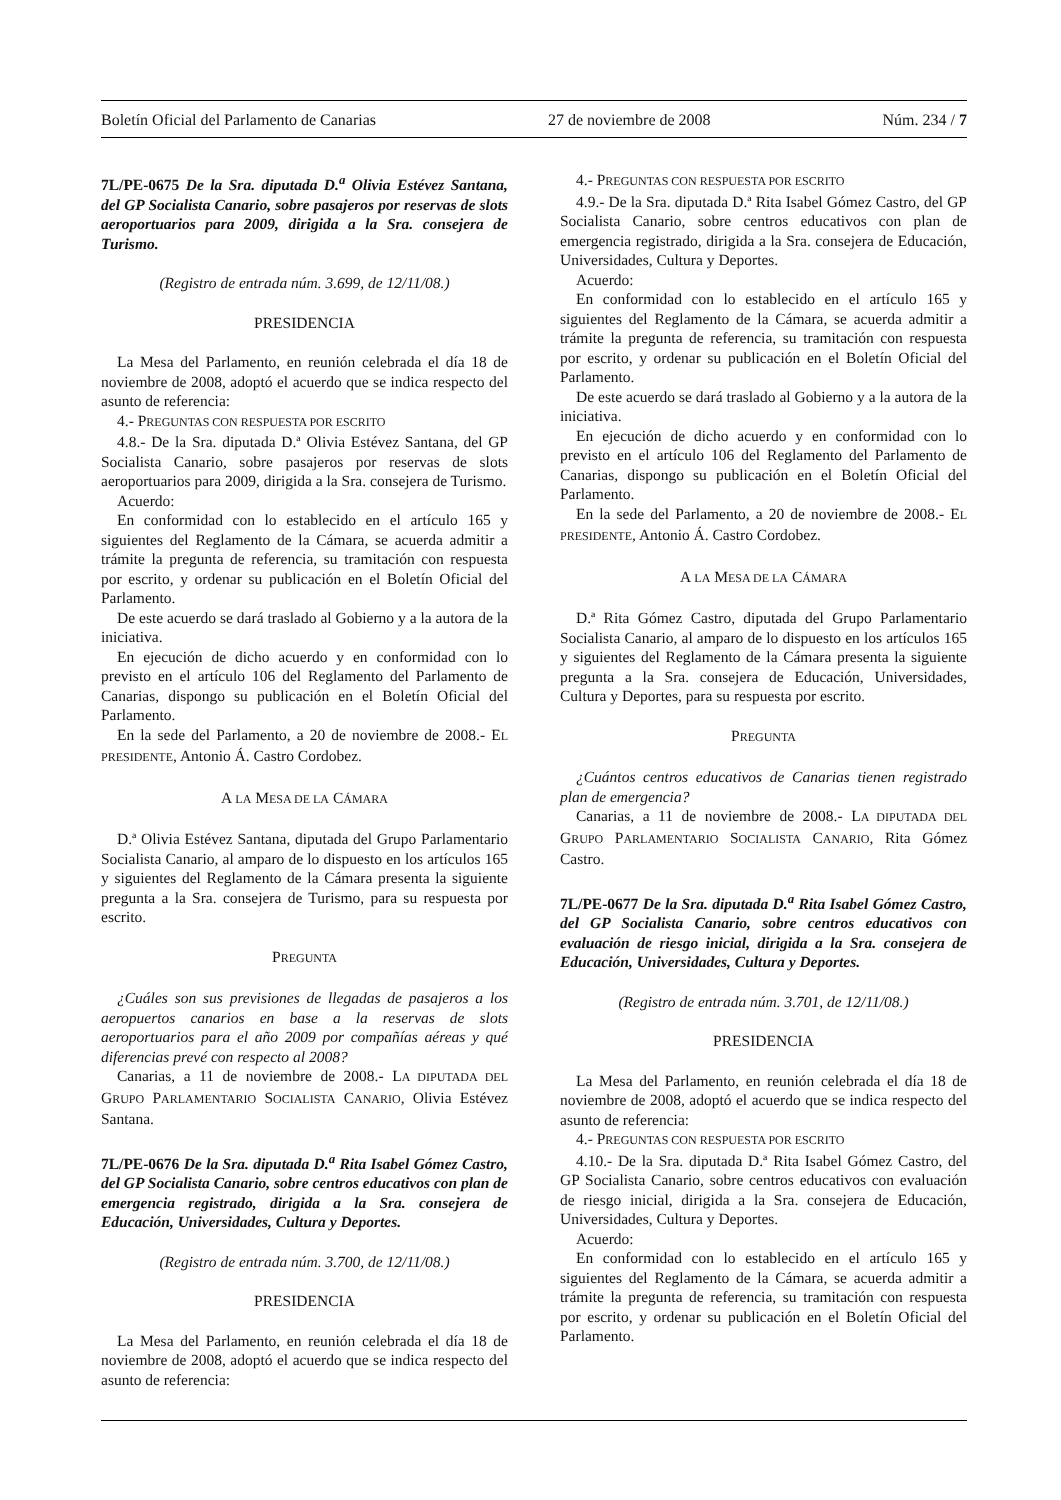Boletín Oficial del Parlamento de Canarias 27 de noviembre de 2008 Núm. 234 / 7
7L/PE-0675 De la Sra. diputada D.<sup>a</sup> Olivia Estévez Santana, del GP Socialista Canario, sobre pasajeros por reservas de slots aeroportuarios para 2009, dirigida a la Sra. consejera de Turismo.
(Registro de entrada núm. 3.699, de 12/11/08.)
PRESIDENCIA
La Mesa del Parlamento, en reunión celebrada el día 18 de noviembre de 2008, adoptó el acuerdo que se indica respecto del asunto de referencia:
4.- PREGUNTAS CON RESPUESTA POR ESCRITO
4.8.- De la Sra. diputada D.ª Olivia Estévez Santana, del GP Socialista Canario, sobre pasajeros por reservas de slots aeroportuarios para 2009, dirigida a la Sra. consejera de Turismo.
Acuerdo:
En conformidad con lo establecido en el artículo 165 y siguientes del Reglamento de la Cámara, se acuerda admitir a trámite la pregunta de referencia, su tramitación con respuesta por escrito, y ordenar su publicación en el Boletín Oficial del Parlamento.
De este acuerdo se dará traslado al Gobierno y a la autora de la iniciativa.
En ejecución de dicho acuerdo y en conformidad con lo previsto en el artículo 106 del Reglamento del Parlamento de Canarias, dispongo su publicación en el Boletín Oficial del Parlamento.
En la sede del Parlamento, a 20 de noviembre de 2008.- EL PRESIDENTE, Antonio Á. Castro Cordobez.
A LA MESA DE LA CÁMARA
D.ª Olivia Estévez Santana, diputada del Grupo Parlamentario Socialista Canario, al amparo de lo dispuesto en los artículos 165 y siguientes del Reglamento de la Cámara presenta la siguiente pregunta a la Sra. consejera de Turismo, para su respuesta por escrito.
PREGUNTA
¿Cuáles son sus previsiones de llegadas de pasajeros a los aeropuertos canarios en base a la reservas de slots aeroportuarios para el año 2009 por compañías aéreas y qué diferencias prevé con respecto al 2008?
Canarias, a 11 de noviembre de 2008.- LA DIPUTADA DEL GRUPO PARLAMENTARIO SOCIALISTA CANARIO, Olivia Estévez Santana.
7L/PE-0676 De la Sra. diputada D.<sup>a</sup> Rita Isabel Gómez Castro, del GP Socialista Canario, sobre centros educativos con plan de emergencia registrado, dirigida a la Sra. consejera de Educación, Universidades, Cultura y Deportes.
(Registro de entrada núm. 3.700, de 12/11/08.)
PRESIDENCIA
La Mesa del Parlamento, en reunión celebrada el día 18 de noviembre de 2008, adoptó el acuerdo que se indica respecto del asunto de referencia:
4.- PREGUNTAS CON RESPUESTA POR ESCRITO
4.9.- De la Sra. diputada D.ª Rita Isabel Gómez Castro, del GP Socialista Canario, sobre centros educativos con plan de emergencia registrado, dirigida a la Sra. consejera de Educación, Universidades, Cultura y Deportes.
Acuerdo:
En conformidad con lo establecido en el artículo 165 y siguientes del Reglamento de la Cámara, se acuerda admitir a trámite la pregunta de referencia, su tramitación con respuesta por escrito, y ordenar su publicación en el Boletín Oficial del Parlamento.
De este acuerdo se dará traslado al Gobierno y a la autora de la iniciativa.
En ejecución de dicho acuerdo y en conformidad con lo previsto en el artículo 106 del Reglamento del Parlamento de Canarias, dispongo su publicación en el Boletín Oficial del Parlamento.
En la sede del Parlamento, a 20 de noviembre de 2008.- EL PRESIDENTE, Antonio Á. Castro Cordobez.
A LA MESA DE LA CÁMARA
D.ª Rita Gómez Castro, diputada del Grupo Parlamentario Socialista Canario, al amparo de lo dispuesto en los artículos 165 y siguientes del Reglamento de la Cámara presenta la siguiente pregunta a la Sra. consejera de Educación, Universidades, Cultura y Deportes, para su respuesta por escrito.
PREGUNTA
¿Cuántos centros educativos de Canarias tienen registrado plan de emergencia?
Canarias, a 11 de noviembre de 2008.- LA DIPUTADA DEL GRUPO PARLAMENTARIO SOCIALISTA CANARIO, Rita Gómez Castro.
7L/PE-0677 De la Sra. diputada D.<sup>a</sup> Rita Isabel Gómez Castro, del GP Socialista Canario, sobre centros educativos con evaluación de riesgo inicial, dirigida a la Sra. consejera de Educación, Universidades, Cultura y Deportes.
(Registro de entrada núm. 3.701, de 12/11/08.)
PRESIDENCIA
La Mesa del Parlamento, en reunión celebrada el día 18 de noviembre de 2008, adoptó el acuerdo que se indica respecto del asunto de referencia:
4.- PREGUNTAS CON RESPUESTA POR ESCRITO
4.10.- De la Sra. diputada D.ª Rita Isabel Gómez Castro, del GP Socialista Canario, sobre centros educativos con evaluación de riesgo inicial, dirigida a la Sra. consejera de Educación, Universidades, Cultura y Deportes.
Acuerdo:
En conformidad con lo establecido en el artículo 165 y siguientes del Reglamento de la Cámara, se acuerda admitir a trámite la pregunta de referencia, su tramitación con respuesta por escrito, y ordenar su publicación en el Boletín Oficial del Parlamento.